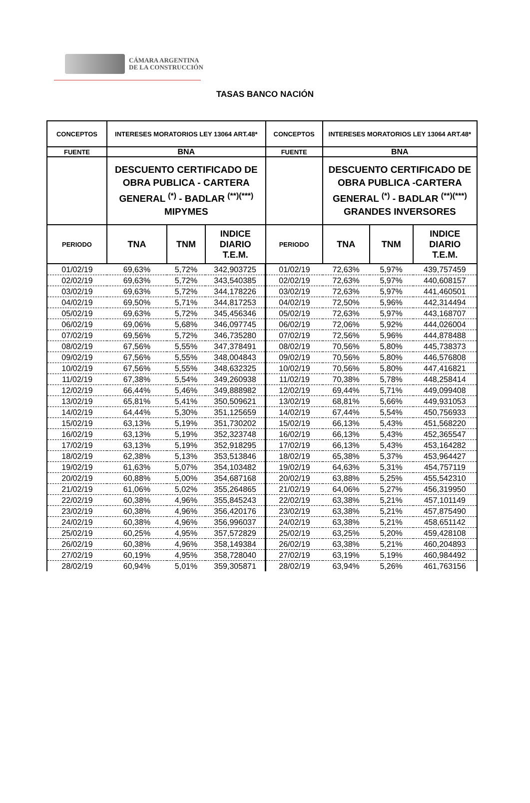CÁMARA ARGENTINA
DE LA CONSTRUCCIÓN
TASAS BANCO NACIÓN
| CONCEPTOS | INTERESES MORATORIOS LEY 13064 ART.48* | | | CONCEPTOS | INTERESES MORATORIOS LEY 13064 ART.48* | | |
| FUENTE | BNA | | | FUENTE | BNA | | |
| | DESCUENTO CERTIFICADO DE OBRA PUBLICA - CARTERA GENERAL <sup>(*)</sup> - BADLAR <sup>(**)(***)</sup> MIPYMES | | | | DESCUENTO CERTIFICADO DE OBRA PUBLICA -CARTERA GENERAL <sup>(*)</sup> - BADLAR <sup>(**)(***)</sup> GRANDES INVERSORES | | |
| PERIODO | TNA | TNM | INDICE DIARIO T.E.M. | PERIODO | TNA | TNM | INDICE DIARIO T.E.M. |
| 01/02/19 | 69,63% | 5,72% | 342,903725 | 01/02/19 | 72,63% | 5,97% | 439,757459 |
| 02/02/19 | 69,63% | 5,72% | 343,540385 | 02/02/19 | 72,63% | 5,97% | 440,608157 |
| 03/02/19 | 69,63% | 5,72% | 344,178226 | 03/02/19 | 72,63% | 5,97% | 441,460501 |
| 04/02/19 | 69,50% | 5,71% | 344,817253 | 04/02/19 | 72,50% | 5,96% | 442,314494 |
| 05/02/19 | 69,63% | 5,72% | 345,456346 | 05/02/19 | 72,63% | 5,97% | 443,168707 |
| 06/02/19 | 69,06% | 5,68% | 346,097745 | 06/02/19 | 72,06% | 5,92% | 444,026004 |
| 07/02/19 | 69,56% | 5,72% | 346,735280 | 07/02/19 | 72,56% | 5,96% | 444,878488 |
| 08/02/19 | 67,56% | 5,55% | 347,378491 | 08/02/19 | 70,56% | 5,80% | 445,738373 |
| 09/02/19 | 67,56% | 5,55% | 348,004843 | 09/02/19 | 70,56% | 5,80% | 446,576808 |
| 10/02/19 | 67,56% | 5,55% | 348,632325 | 10/02/19 | 70,56% | 5,80% | 447,416821 |
| 11/02/19 | 67,38% | 5,54% | 349,260938 | 11/02/19 | 70,38% | 5,78% | 448,258414 |
| 12/02/19 | 66,44% | 5,46% | 349,888982 | 12/02/19 | 69,44% | 5,71% | 449,099408 |
| 13/02/19 | 65,81% | 5,41% | 350,509621 | 13/02/19 | 68,81% | 5,66% | 449,931053 |
| 14/02/19 | 64,44% | 5,30% | 351,125659 | 14/02/19 | 67,44% | 5,54% | 450,756933 |
| 15/02/19 | 63,13% | 5,19% | 351,730202 | 15/02/19 | 66,13% | 5,43% | 451,568220 |
| 16/02/19 | 63,13% | 5,19% | 352,323748 | 16/02/19 | 66,13% | 5,43% | 452,365547 |
| 17/02/19 | 63,13% | 5,19% | 352,918295 | 17/02/19 | 66,13% | 5,43% | 453,164282 |
| 18/02/19 | 62,38% | 5,13% | 353,513846 | 18/02/19 | 65,38% | 5,37% | 453,964427 |
| 19/02/19 | 61,63% | 5,07% | 354,103482 | 19/02/19 | 64,63% | 5,31% | 454,757119 |
| 20/02/19 | 60,88% | 5,00% | 354,687168 | 20/02/19 | 63,88% | 5,25% | 455,542310 |
| 21/02/19 | 61,06% | 5,02% | 355,264865 | 21/02/19 | 64,06% | 5,27% | 456,319950 |
| 22/02/19 | 60,38% | 4,96% | 355,845243 | 22/02/19 | 63,38% | 5,21% | 457,101149 |
| 23/02/19 | 60,38% | 4,96% | 356,420176 | 23/02/19 | 63,38% | 5,21% | 457,875490 |
| 24/02/19 | 60,38% | 4,96% | 356,996037 | 24/02/19 | 63,38% | 5,21% | 458,651142 |
| 25/02/19 | 60,25% | 4,95% | 357,572829 | 25/02/19 | 63,25% | 5,20% | 459,428108 |
| 26/02/19 | 60,38% | 4,96% | 358,149384 | 26/02/19 | 63,38% | 5,21% | 460,204893 |
| 27/02/19 | 60,19% | 4,95% | 358,728040 | 27/02/19 | 63,19% | 5,19% | 460,984492 |
| 28/02/19 | 60,94% | 5,01% | 359,305871 | 28/02/19 | 63,94% | 5,26% | 461,763156 |